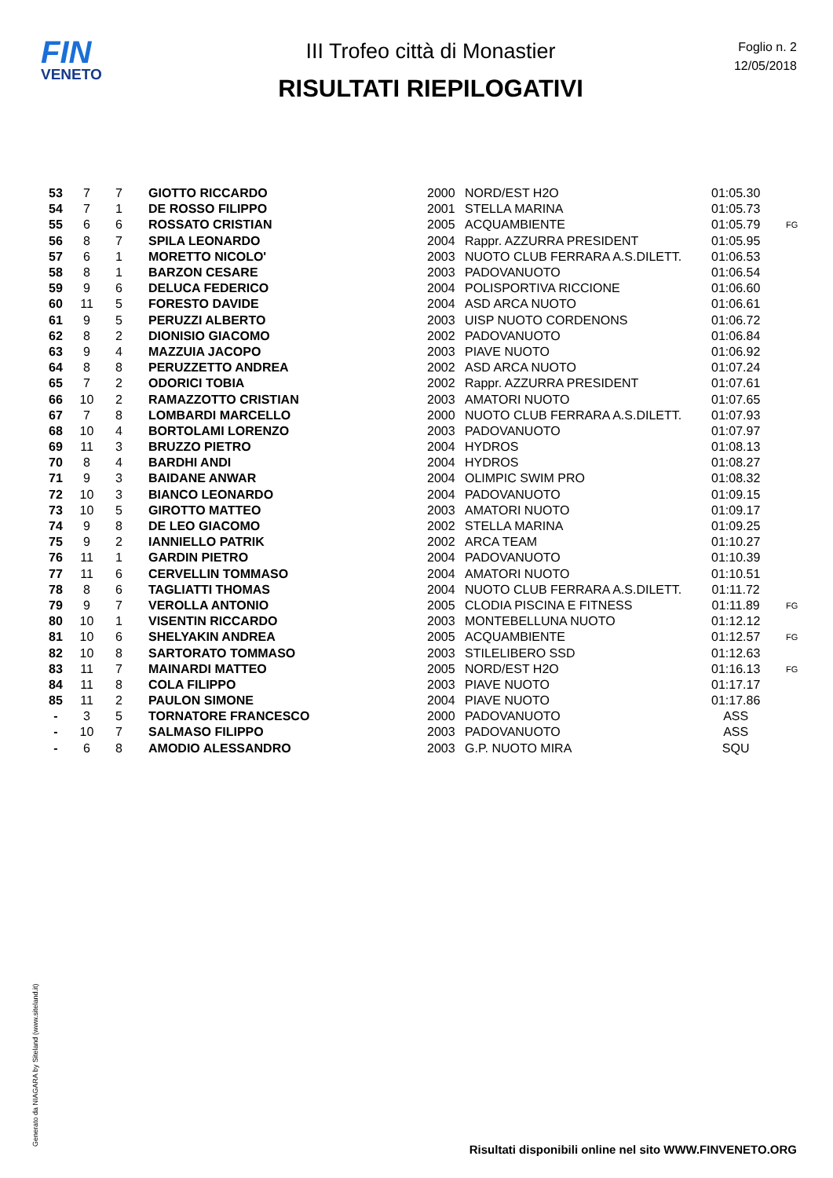FIN
VENETO
III Trofeo città di Monastier
RISULTATI RIEPILOGATIVI
Foglio n. 2
12/05/2018
| 53 | 7 | 7 | GIOTTO RICCARDO | 2000 | NORD/EST H2O | 01:05.30 | |
| 54 | 7 | 1 | DE ROSSO FILIPPO | 2001 | STELLA MARINA | 01:05.73 | |
| 55 | 6 | 6 | ROSSATO CRISTIAN | 2005 | ACQUAMBIENTE | 01:05.79 | FG |
| 56 | 8 | 7 | SPILA LEONARDO | 2004 | Rappr. AZZURRA PRESIDENT | 01:05.95 | |
| 57 | 6 | 1 | MORETTO NICOLO' | 2003 | NUOTO CLUB FERRARA A.S.DILETT. | 01:06.53 | |
| 58 | 8 | 1 | BARZON CESARE | 2003 | PADOVANUOTO | 01:06.54 | |
| 59 | 9 | 6 | DELUCA FEDERICO | 2004 | POLISPORTIVA RICCIONE | 01:06.60 | |
| 60 | 11 | 5 | FORESTO DAVIDE | 2004 | ASD ARCA NUOTO | 01:06.61 | |
| 61 | 9 | 5 | PERUZZI ALBERTO | 2003 | UISP NUOTO CORDENONS | 01:06.72 | |
| 62 | 8 | 2 | DIONISIO GIACOMO | 2002 | PADOVANUOTO | 01:06.84 | |
| 63 | 9 | 4 | MAZZUIA JACOPO | 2003 | PIAVE NUOTO | 01:06.92 | |
| 64 | 8 | 8 | PERUZZETTO ANDREA | 2002 | ASD ARCA NUOTO | 01:07.24 | |
| 65 | 7 | 2 | ODORICI TOBIA | 2002 | Rappr. AZZURRA PRESIDENT | 01:07.61 | |
| 66 | 10 | 2 | RAMAZZOTTO CRISTIAN | 2003 | AMATORI NUOTO | 01:07.65 | |
| 67 | 7 | 8 | LOMBARDI MARCELLO | 2000 | NUOTO CLUB FERRARA A.S.DILETT. | 01:07.93 | |
| 68 | 10 | 4 | BORTOLAMI LORENZO | 2003 | PADOVANUOTO | 01:07.97 | |
| 69 | 11 | 3 | BRUZZO PIETRO | 2004 | HYDROS | 01:08.13 | |
| 70 | 8 | 4 | BARDHI ANDI | 2004 | HYDROS | 01:08.27 | |
| 71 | 9 | 3 | BAIDANE ANWAR | 2004 | OLIMPIC SWIM PRO | 01:08.32 | |
| 72 | 10 | 3 | BIANCO LEONARDO | 2004 | PADOVANUOTO | 01:09.15 | |
| 73 | 10 | 5 | GIROTTO MATTEO | 2003 | AMATORI NUOTO | 01:09.17 | |
| 74 | 9 | 8 | DE LEO GIACOMO | 2002 | STELLA MARINA | 01:09.25 | |
| 75 | 9 | 2 | IANNIELLO PATRIK | 2002 | ARCA TEAM | 01:10.27 | |
| 76 | 11 | 1 | GARDIN PIETRO | 2004 | PADOVANUOTO | 01:10.39 | |
| 77 | 11 | 6 | CERVELLIN TOMMASO | 2004 | AMATORI NUOTO | 01:10.51 | |
| 78 | 8 | 6 | TAGLIATTI THOMAS | 2004 | NUOTO CLUB FERRARA A.S.DILETT. | 01:11.72 | |
| 79 | 9 | 7 | VEROLLA ANTONIO | 2005 | CLODIA PISCINA E FITNESS | 01:11.89 | FG |
| 80 | 10 | 1 | VISENTIN RICCARDO | 2003 | MONTEBELLUNA NUOTO | 01:12.12 | |
| 81 | 10 | 6 | SHELYAKIN ANDREA | 2005 | ACQUAMBIENTE | 01:12.57 | FG |
| 82 | 10 | 8 | SARTORATO TOMMASO | 2003 | STILELIBERO SSD | 01:12.63 | |
| 83 | 11 | 7 | MAINARDI MATTEO | 2005 | NORD/EST H2O | 01:16.13 | FG |
| 84 | 11 | 8 | COLA FILIPPO | 2003 | PIAVE NUOTO | 01:17.17 | |
| 85 | 11 | 2 | PAULON SIMONE | 2004 | PIAVE NUOTO | 01:17.86 | |
| - | 3 | 5 | TORNATORE FRANCESCO | 2000 | PADOVANUOTO | ASS | |
| - | 10 | 7 | SALMASO FILIPPO | 2003 | PADOVANUOTO | ASS | |
| - | 6 | 8 | AMODIO ALESSANDRO | 2003 | G.P. NUOTO MIRA | SQU | |
Generato da NIAGARA by Siteland (www.siteland.it)
Risultati disponibili online nel sito WWW.FINVENETO.ORG